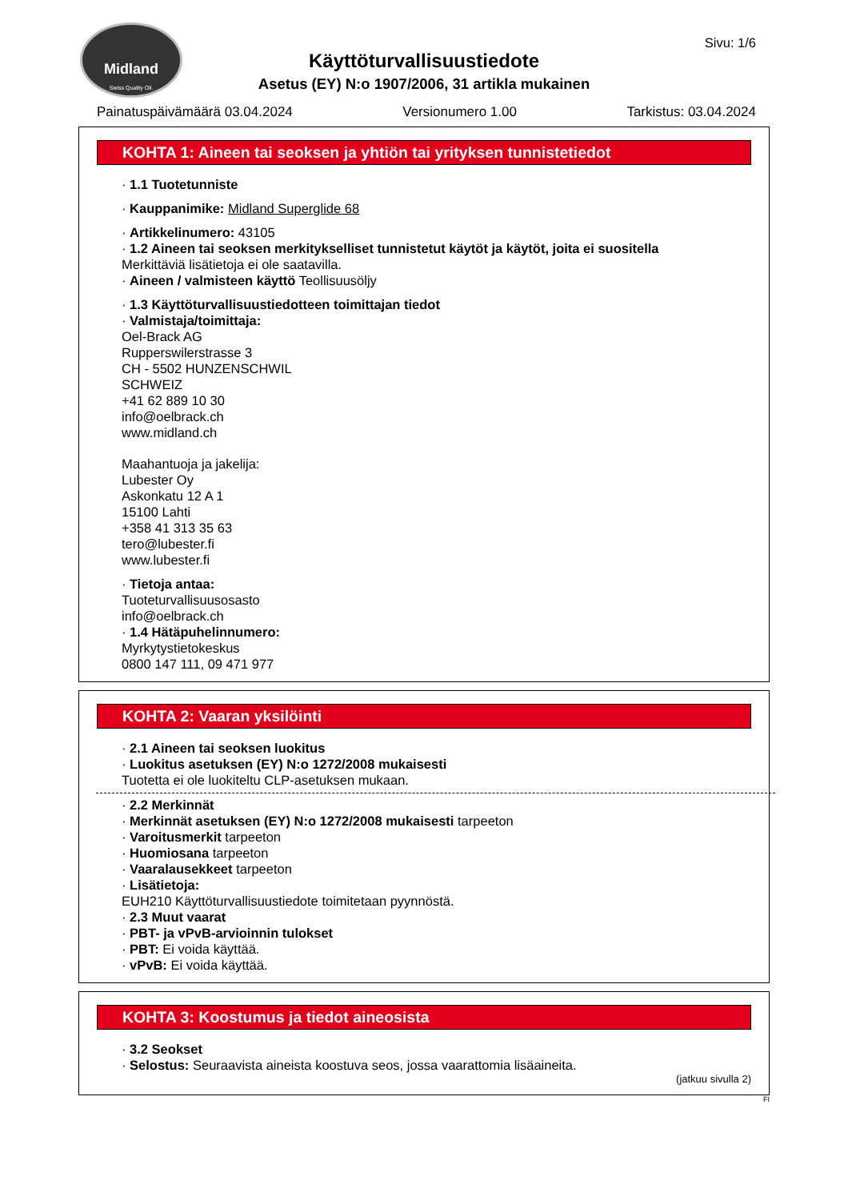Midland
Swiss Quality Oil.
Sivu: 1/6
Käyttöturvallisuustiedote
Asetus (EY) N:o 1907/2006, 31 artikla mukainen
Painatuspäivämäärä 03.04.2024 Versionumero 1.00 Tarkistus: 03.04.2024
KOHTA 1: Aineen tai seoksen ja yhtiön tai yrityksen tunnistetiedot
· 1.1 Tuotetunniste
· Kauppanimike: Midland Superglide 68
· Artikkelinumero: 43105
· 1.2 Aineen tai seoksen merkitykselliset tunnistetut käytöt ja käytöt, joita ei suositella
Merkittäviä lisätietoja ei ole saatavilla.
· Aineen / valmisteen käyttö Teollisuusöljy
· 1.3 Käyttöturvallisuustiedotteen toimittajan tiedot
· Valmistaja/toimittaja:
Oel-Brack AG
Rupperswilerstrasse 3
CH - 5502 HUNZENSCHWIL
SCHWEIZ
+41 62 889 10 30
info@oelbrack.ch
www.midland.ch
Maahantuoja ja jakelija:
Lubester Oy
Askonkatu 12 A 1
15100 Lahti
+358 41 313 35 63
tero@lubester.fi
www.lubester.fi
· Tietoja antaa:
Tuoteturvallisuusosasto
info@oelbrack.ch
· 1.4 Hätäpuhelinnumero:
Myrkytystietokeskus
0800 147 111, 09 471 977
KOHTA 2: Vaaran yksilöinti
· 2.1 Aineen tai seoksen luokitus
· Luokitus asetuksen (EY) N:o 1272/2008 mukaisesti
Tuotetta ei ole luokiteltu CLP-asetuksen mukaan.
· 2.2 Merkinnät
· Merkinnät asetuksen (EY) N:o 1272/2008 mukaisesti tarpeeton
· Varoitusmerkit tarpeeton
· Huomiosana tarpeeton
· Vaaralausekkeet tarpeeton
· Lisätietoja:
EUH210 Käyttöturvallisuustiedote toimitetaan pyynnöstä.
· 2.3 Muut vaarat
· PBT- ja vPvB-arvioinnin tulokset
· PBT: Ei voida käyttää.
· vPvB: Ei voida käyttää.
KOHTA 3: Koostumus ja tiedot aineosista
· 3.2 Seokset
· Selostus: Seuraavista aineista koostuva seos, jossa vaarattomia lisäaineita.
(jatkuu sivulla 2)
FI